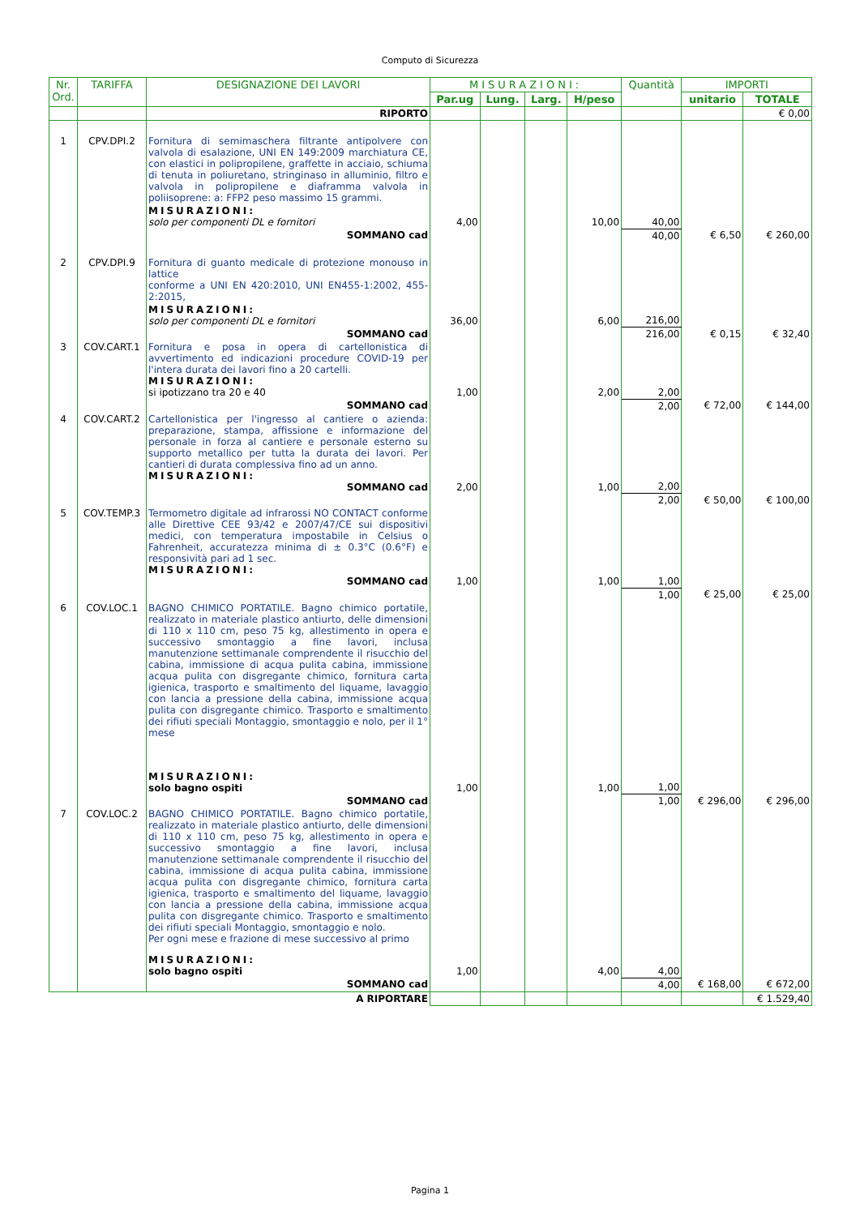Computo di Sicurezza
| Nr. Ord. | TARIFFA | DESIGNAZIONE DEI LAVORI | MISURAZIONI: | | | | Quantità | IMPORTI | |
| --- | --- | --- | --- | --- | --- | --- | --- | --- | --- |
| | | | Par.ug | Lung. | Larg. | H/peso | | unitario | TOTALE |
| | | RIPORTO | | | | | | | € 0,00 |
| 1 | CPV.DPI.2 | Fornitura di semimaschera filtrante antipolvere con valvola di esalazione, UNI EN 149:2009 marchiatura CE, con elastici in polipropilene, graffette in acciaio, schiuma di tenuta in poliuretano, stringinaso in alluminio, filtro e valvola in polipropilene e diaframma valvola in poliisoprene: a: FFP2 peso massimo 15 grammi. | | | | | | | |
| | | MISURAZIONI: solo per componenti DL e fornitori | 4,00 | | | 10,00 | 40,00 | | |
| | | SOMMANO cad | | | | | 40,00 | € 6,50 | € 260,00 |
| 2 | CPV.DPI.9 | Fornitura di guanto medicale di protezione monouso in lattice conforme a UNI EN 420:2010, UNI EN455-1:2002, 455-2:2015, | | | | | | | |
| | | MISURAZIONI: solo per componenti DL e fornitori | 36,00 | | | 6,00 | 216,00 | | |
| | | SOMMANO cad | | | | | 216,00 | € 0,15 | € 32,40 |
| 3 | COV.CART.1 | Fornitura e posa in opera di cartellonistica di avvertimento ed indicazioni procedure COVID-19 per l'intera durata dei lavori fino a 20 cartelli. MISURAZIONI: si ipotizzano tra 20 e 40 | 1,00 | | | 2,00 | 2,00 | | |
| | | SOMMANO cad | | | | | 2,00 | € 72,00 | € 144,00 |
| 4 | COV.CART.2 | Cartellonistica per l'ingresso al cantiere o azienda: preparazione, stampa, affissione e informazione del personale in forza al cantiere e personale esterno su supporto metallico per tutta la durata dei lavori. Per cantieri di durata complessiva fino ad un anno. MISURAZIONI: SOMMANO cad | 2,00 | | | 1,00 | 2,00 | | |
| | | | | | | | 2,00 | € 50,00 | € 100,00 |
| 5 | COV.TEMP.3 | Termometro digitale ad infrarossi NO CONTACT conforme alle Direttive CEE 93/42 e 2007/47/CE sui dispositivi medici, con temperatura impostabile in Celsius o Fahrenheit, accuratezza minima di ± 0.3°C (0.6°F) e responsività pari ad 1 sec. MISURAZIONI: SOMMANO cad | 1,00 | | | 1,00 | 1,00 | | |
| | | | | | | | 1,00 | € 25,00 | € 25,00 |
| 6 | COV.LOC.1 | BAGNO CHIMICO PORTATILE. Bagno chimico portatile, realizzato in materiale plastico antiurto, delle dimensioni di 110 x 110 cm, peso 75 kg, allestimento in opera e successivo smontaggio a fine lavori, inclusa manutenzione settimanale comprendente il risucchio del cabina, immissione di acqua pulita cabina, immissione acqua pulita con disgregante chimico, fornitura carta igienica, trasporto e smaltimento del liquame, lavaggio con lancia a pressione della cabina, immissione acqua pulita con disgregante chimico. Trasporto e smaltimento dei rifiuti speciali Montaggio, smontaggio e nolo, per il 1° mese MISURAZIONI: solo bagno ospiti | 1,00 | | | 1,00 | 1,00 | | |
| | | SOMMANO cad | | | | | 1,00 | € 296,00 | € 296,00 |
| 7 | COV.LOC.2 | BAGNO CHIMICO PORTATILE. Bagno chimico portatile, realizzato in materiale plastico antiurto, delle dimensioni di 110 x 110 cm, peso 75 kg, allestimento in opera e successivo smontaggio a fine lavori, inclusa manutenzione settimanale comprendente il risucchio del cabina, immissione di acqua pulita cabina, immissione acqua pulita con disgregante chimico, fornitura carta igienica, trasporto e smaltimento del liquame, lavaggio con lancia a pressione della cabina, immissione acqua pulita con disgregante chimico. Trasporto e smaltimento dei rifiuti speciali Montaggio, smontaggio e nolo. Per ogni mese e frazione di mese successivo al primo MISURAZIONI: solo bagno ospiti | 1,00 | | | 4,00 | 4,00 | | |
| | | SOMMANO cad | | | | | 4,00 | € 168,00 | € 672,00 |
| | | A RIPORTARE | | | | | | | € 1.529,40 |
Pagina 1